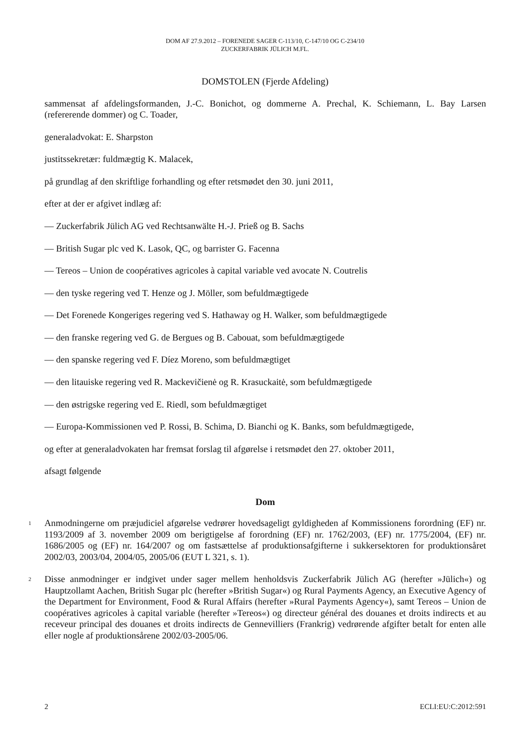DOM AF 27.9.2012 – FORENEDE SAGER C-113/10, C-147/10 OG C-234/10
ZUCKERFABRIK JÜLICH M.FL.
DOMSTOLEN (Fjerde Afdeling)
sammensat af afdelingsformanden, J.-C. Bonichot, og dommerne A. Prechal, K. Schiemann, L. Bay Larsen (refererende dommer) og C. Toader,
generaladvokat: E. Sharpston
justitssekretær: fuldmægtig K. Malacek,
på grundlag af den skriftlige forhandling og efter retsmødet den 30. juni 2011,
efter at der er afgivet indlæg af:
— Zuckerfabrik Jülich AG ved Rechtsanwälte H.-J. Prieß og B. Sachs
— British Sugar plc ved K. Lasok, QC, og barrister G. Facenna
— Tereos – Union de coopératives agricoles à capital variable ved avocate N. Coutrelis
— den tyske regering ved T. Henze og J. Möller, som befuldmægtigede
— Det Forenede Kongeriges regering ved S. Hathaway og H. Walker, som befuldmægtigede
— den franske regering ved G. de Bergues og B. Cabouat, som befuldmægtigede
— den spanske regering ved F. Díez Moreno, som befuldmægtiget
— den litauiske regering ved R. Mackevičienė og R. Krasuckaitė, som befuldmægtigede
— den østrigske regering ved E. Riedl, som befuldmægtiget
— Europa-Kommissionen ved P. Rossi, B. Schima, D. Bianchi og K. Banks, som befuldmægtigede,
og efter at generaladvokaten har fremsat forslag til afgørelse i retsmødet den 27. oktober 2011,
afsagt følgende
Dom
1
Anmodningerne om præjudiciel afgørelse vedrører hovedsageligt gyldigheden af Kommissionens forordning (EF) nr. 1193/2009 af 3. november 2009 om berigtigelse af forordning (EF) nr. 1762/2003, (EF) nr. 1775/2004, (EF) nr. 1686/2005 og (EF) nr. 164/2007 og om fastsættelse af produktionsafgifterne i sukkersektoren for produktionsåret 2002/03, 2003/04, 2004/05, 2005/06 (EUT L 321, s. 1).
2
Disse anmodninger er indgivet under sager mellem henholdsvis Zuckerfabrik Jülich AG (herefter »Jülich«) og Hauptzollamt Aachen, British Sugar plc (herefter »British Sugar«) og Rural Payments Agency, an Executive Agency of the Department for Environment, Food & Rural Affairs (herefter »Rural Payments Agency«), samt Tereos – Union de coopératives agricoles à capital variable (herefter »Tereos«) og directeur général des douanes et droits indirects et au receveur principal des douanes et droits indirects de Gennevilliers (Frankrig) vedrørende afgifter betalt for enten alle eller nogle af produktionsårene 2002/03-2005/06.
2 ECLI:EU:C:2012:591